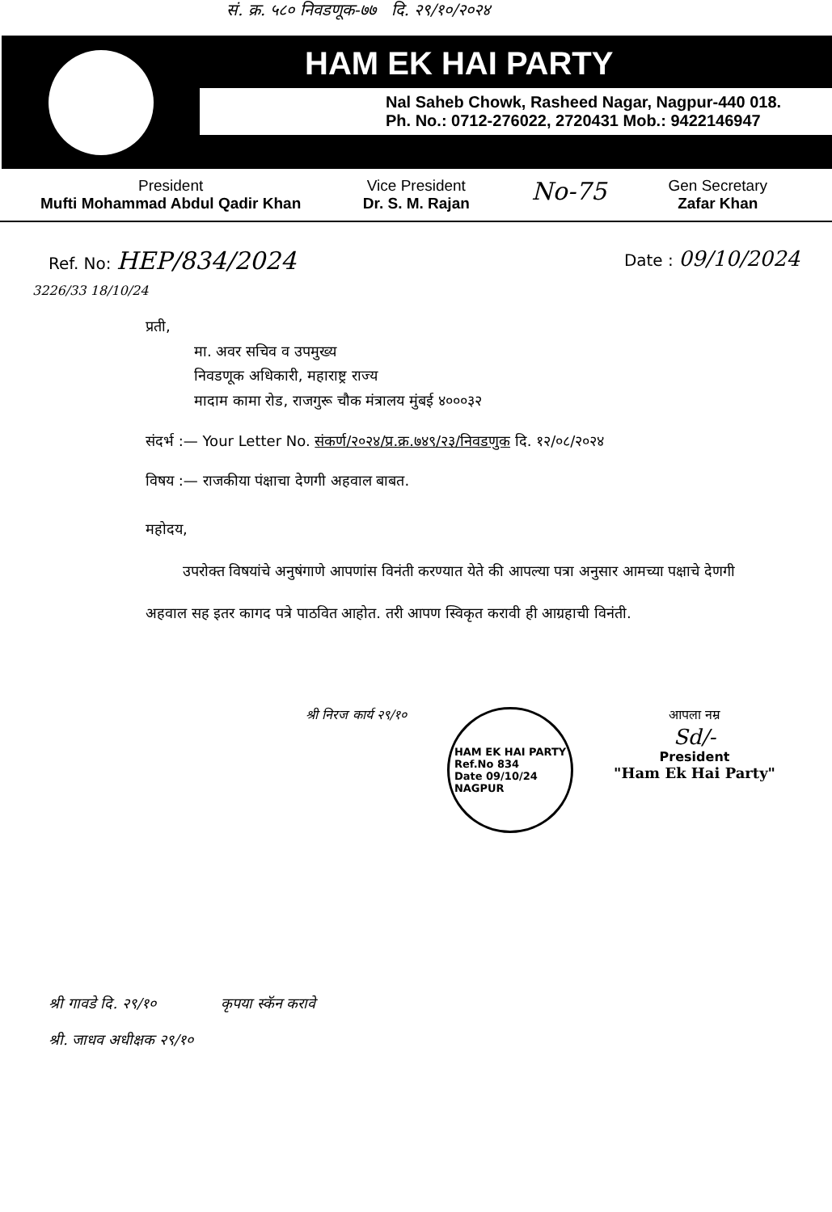सं. क्र. ५८० निवडणूक-७७ दि. २९/१०/२०२४
HAM EK HAI PARTY
Nal Saheb Chowk, Rasheed Nagar, Nagpur-440 018.
Ph. No.: 0712-276022, 2720431 Mob.: 9422146947
President
Mufti Mohammad Abdul Qadir Khan
Vice President
Dr. S. M. Rajan
No-75
Gen Secretary
Zafar Khan
Ref. No: HEP/834/2024
Date : 09/10/2024
3226/33 18/10/24
प्रती,
मा. अवर सचिव व उपमुख्य
निवडणूक अधिकारी, महाराष्ट्र राज्य
मादाम कामा रोड, राजगुरू चौक मंत्रालय मुंबई ४०००३२
संदर्भ :— Your Letter No. संकर्ण/२०२४/प्र.क्र.७४९/२३/निवडणुक दि. १२/०८/२०२४
विषय :— राजकीया पंक्षाचा देणगी अहवाल बाबत.
महोदय,
उपरोक्त विषयांचे अनुषंगाणे आपणांस विनंती करण्यात येते की आपल्या पत्रा अनुसार आमच्या पक्षाचे देणगी अहवाल सह इतर कागद पत्रे पाठवित आहोत. तरी आपण स्विकृत करावी ही आग्रहाची विनंती.
श्री निरज कार्य २९/१०
HAM EK HAI PARTY
Ref.No 834
Date 09/10/24
NAGPUR
आपला नम्र
Sd/-
President
"Ham Ek Hai Party"
श्री गावडे दि. २९/१० कृपया स्कॅन करावे
श्री. जाधव अधीक्षक २९/१०